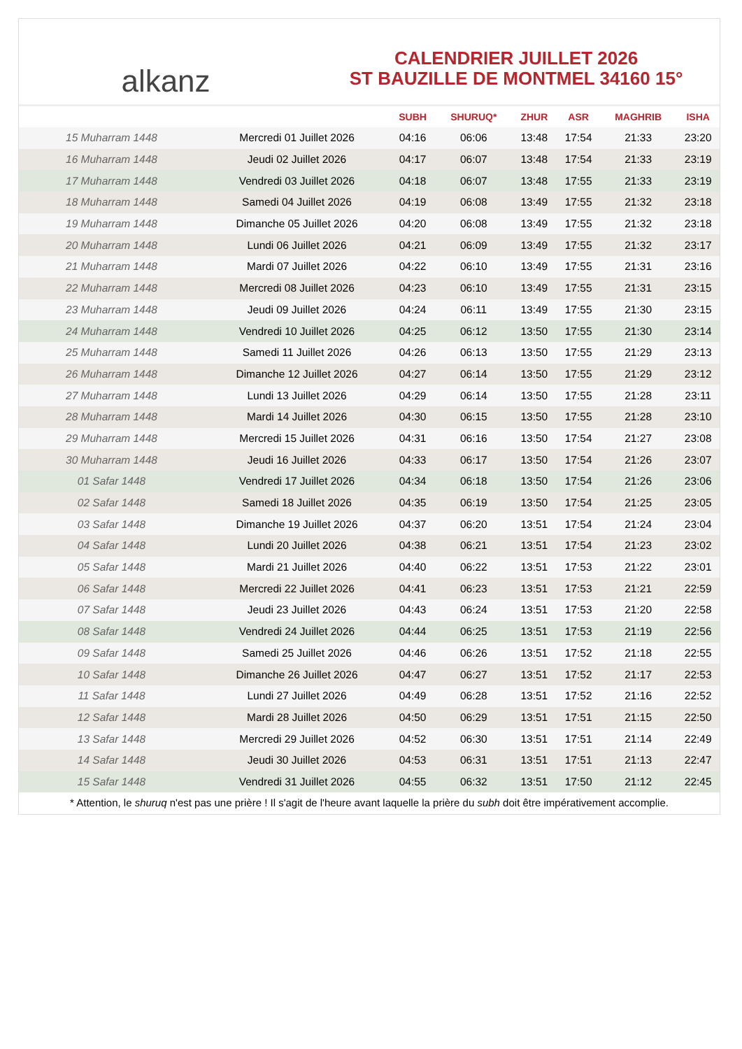alkanz
CALENDRIER JUILLET 2026
ST BAUZILLE DE MONTMEL 34160 15°
| | | SUBH | SHURUQ* | ZHUR | ASR | MAGHRIB | ISHA |
| --- | --- | --- | --- | --- | --- | --- | --- |
| 15 Muharram 1448 | Mercredi 01 Juillet 2026 | 04:16 | 06:06 | 13:48 | 17:54 | 21:33 | 23:20 |
| 16 Muharram 1448 | Jeudi 02 Juillet 2026 | 04:17 | 06:07 | 13:48 | 17:54 | 21:33 | 23:19 |
| 17 Muharram 1448 | Vendredi 03 Juillet 2026 | 04:18 | 06:07 | 13:48 | 17:55 | 21:33 | 23:19 |
| 18 Muharram 1448 | Samedi 04 Juillet 2026 | 04:19 | 06:08 | 13:49 | 17:55 | 21:32 | 23:18 |
| 19 Muharram 1448 | Dimanche 05 Juillet 2026 | 04:20 | 06:08 | 13:49 | 17:55 | 21:32 | 23:18 |
| 20 Muharram 1448 | Lundi 06 Juillet 2026 | 04:21 | 06:09 | 13:49 | 17:55 | 21:32 | 23:17 |
| 21 Muharram 1448 | Mardi 07 Juillet 2026 | 04:22 | 06:10 | 13:49 | 17:55 | 21:31 | 23:16 |
| 22 Muharram 1448 | Mercredi 08 Juillet 2026 | 04:23 | 06:10 | 13:49 | 17:55 | 21:31 | 23:15 |
| 23 Muharram 1448 | Jeudi 09 Juillet 2026 | 04:24 | 06:11 | 13:49 | 17:55 | 21:30 | 23:15 |
| 24 Muharram 1448 | Vendredi 10 Juillet 2026 | 04:25 | 06:12 | 13:50 | 17:55 | 21:30 | 23:14 |
| 25 Muharram 1448 | Samedi 11 Juillet 2026 | 04:26 | 06:13 | 13:50 | 17:55 | 21:29 | 23:13 |
| 26 Muharram 1448 | Dimanche 12 Juillet 2026 | 04:27 | 06:14 | 13:50 | 17:55 | 21:29 | 23:12 |
| 27 Muharram 1448 | Lundi 13 Juillet 2026 | 04:29 | 06:14 | 13:50 | 17:55 | 21:28 | 23:11 |
| 28 Muharram 1448 | Mardi 14 Juillet 2026 | 04:30 | 06:15 | 13:50 | 17:55 | 21:28 | 23:10 |
| 29 Muharram 1448 | Mercredi 15 Juillet 2026 | 04:31 | 06:16 | 13:50 | 17:54 | 21:27 | 23:08 |
| 30 Muharram 1448 | Jeudi 16 Juillet 2026 | 04:33 | 06:17 | 13:50 | 17:54 | 21:26 | 23:07 |
| 01 Safar 1448 | Vendredi 17 Juillet 2026 | 04:34 | 06:18 | 13:50 | 17:54 | 21:26 | 23:06 |
| 02 Safar 1448 | Samedi 18 Juillet 2026 | 04:35 | 06:19 | 13:50 | 17:54 | 21:25 | 23:05 |
| 03 Safar 1448 | Dimanche 19 Juillet 2026 | 04:37 | 06:20 | 13:51 | 17:54 | 21:24 | 23:04 |
| 04 Safar 1448 | Lundi 20 Juillet 2026 | 04:38 | 06:21 | 13:51 | 17:54 | 21:23 | 23:02 |
| 05 Safar 1448 | Mardi 21 Juillet 2026 | 04:40 | 06:22 | 13:51 | 17:53 | 21:22 | 23:01 |
| 06 Safar 1448 | Mercredi 22 Juillet 2026 | 04:41 | 06:23 | 13:51 | 17:53 | 21:21 | 22:59 |
| 07 Safar 1448 | Jeudi 23 Juillet 2026 | 04:43 | 06:24 | 13:51 | 17:53 | 21:20 | 22:58 |
| 08 Safar 1448 | Vendredi 24 Juillet 2026 | 04:44 | 06:25 | 13:51 | 17:53 | 21:19 | 22:56 |
| 09 Safar 1448 | Samedi 25 Juillet 2026 | 04:46 | 06:26 | 13:51 | 17:52 | 21:18 | 22:55 |
| 10 Safar 1448 | Dimanche 26 Juillet 2026 | 04:47 | 06:27 | 13:51 | 17:52 | 21:17 | 22:53 |
| 11 Safar 1448 | Lundi 27 Juillet 2026 | 04:49 | 06:28 | 13:51 | 17:52 | 21:16 | 22:52 |
| 12 Safar 1448 | Mardi 28 Juillet 2026 | 04:50 | 06:29 | 13:51 | 17:51 | 21:15 | 22:50 |
| 13 Safar 1448 | Mercredi 29 Juillet 2026 | 04:52 | 06:30 | 13:51 | 17:51 | 21:14 | 22:49 |
| 14 Safar 1448 | Jeudi 30 Juillet 2026 | 04:53 | 06:31 | 13:51 | 17:51 | 21:13 | 22:47 |
| 15 Safar 1448 | Vendredi 31 Juillet 2026 | 04:55 | 06:32 | 13:51 | 17:50 | 21:12 | 22:45 |
* Attention, le shuruq n'est pas une prière ! Il s'agit de l'heure avant laquelle la prière du subh doit être impérativement accomplie.